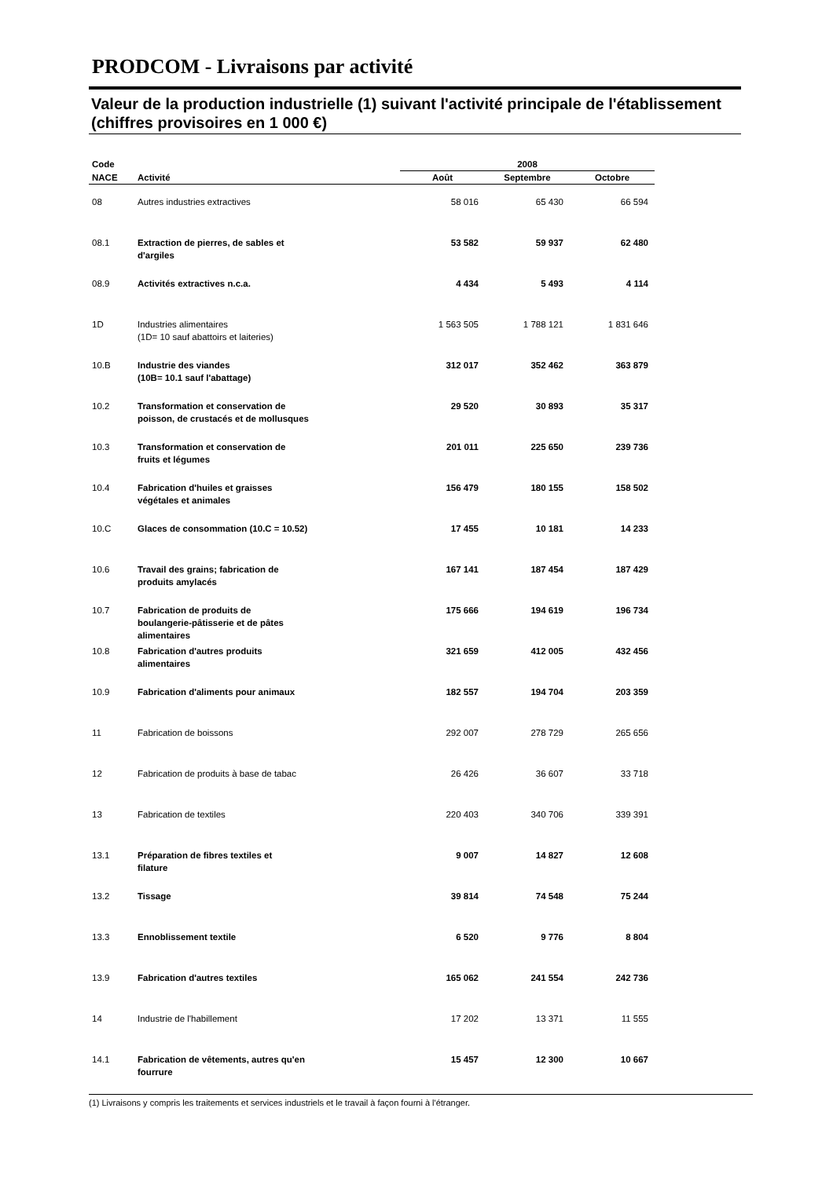PRODCOM - Livraisons par activité
Valeur de la production industrielle (1) suivant l'activité principale de l'établissement (chiffres provisoires en 1 000 €)
| Code | | 2008 | | |
| --- | --- | --- | --- | --- |
| NACE | Activité | Août | Septembre | Octobre |
| 08 | Autres industries extractives | 58 016 | 65 430 | 66 594 |
| 08.1 | Extraction de pierres, de sables et d'argiles | 53 582 | 59 937 | 62 480 |
| 08.9 | Activités extractives n.c.a. | 4 434 | 5 493 | 4 114 |
| 1D | Industries alimentaires (1D= 10 sauf abattoirs et laiteries) | 1 563 505 | 1 788 121 | 1 831 646 |
| 10.B | Industrie des viandes (10B= 10.1 sauf l'abattage) | 312 017 | 352 462 | 363 879 |
| 10.2 | Transformation et conservation de poisson, de crustacés et de mollusques | 29 520 | 30 893 | 35 317 |
| 10.3 | Transformation et conservation de fruits et légumes | 201 011 | 225 650 | 239 736 |
| 10.4 | Fabrication d'huiles et graisses végétales et animales | 156 479 | 180 155 | 158 502 |
| 10.C | Glaces de consommation (10.C = 10.52) | 17 455 | 10 181 | 14 233 |
| 10.6 | Travail des grains; fabrication de produits amylacés | 167 141 | 187 454 | 187 429 |
| 10.7 | Fabrication de produits de boulangerie-pâtisserie et de pâtes alimentaires | 175 666 | 194 619 | 196 734 |
| 10.8 | Fabrication d'autres produits alimentaires | 321 659 | 412 005 | 432 456 |
| 10.9 | Fabrication d'aliments pour animaux | 182 557 | 194 704 | 203 359 |
| 11 | Fabrication de boissons | 292 007 | 278 729 | 265 656 |
| 12 | Fabrication de produits à base de tabac | 26 426 | 36 607 | 33 718 |
| 13 | Fabrication de textiles | 220 403 | 340 706 | 339 391 |
| 13.1 | Préparation de fibres textiles et filature | 9 007 | 14 827 | 12 608 |
| 13.2 | Tissage | 39 814 | 74 548 | 75 244 |
| 13.3 | Ennoblissement textile | 6 520 | 9 776 | 8 804 |
| 13.9 | Fabrication d'autres textiles | 165 062 | 241 554 | 242 736 |
| 14 | Industrie de l'habillement | 17 202 | 13 371 | 11 555 |
| 14.1 | Fabrication de vêtements, autres qu'en fourrure | 15 457 | 12 300 | 10 667 |
(1) Livraisons y compris les traitements et services industriels et le travail à façon fourni à l'étranger.